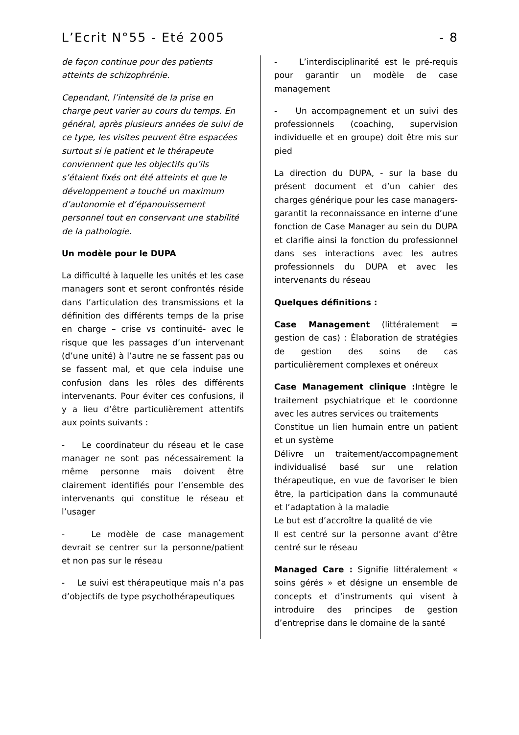L’Ecrit N°55 - Eté 2005 - 8
de façon continue pour des patients atteints de schizophrénie.
Cependant, l’intensité de la prise en charge peut varier au cours du temps. En général, après plusieurs années de suivi de ce type, les visites peuvent être espacées surtout si le patient et le thérapeute conviennent que les objectifs qu’ils s’étaient fixés ont été atteints et que le développement a touché un maximum d’autonomie et d’épanouissement personnel tout en conservant une stabilité de la pathologie.
Un modèle pour le DUPA
La difficulté à laquelle les unités et les case managers sont et seront confrontés réside dans l’articulation des transmissions et la définition des différents temps de la prise en charge – crise vs continuité- avec le risque que les passages d’un intervenant (d’une unité) à l’autre ne se fassent pas ou se fassent mal, et que cela induise une confusion dans les rôles des différents intervenants. Pour éviter ces confusions, il y a lieu d’être particulièrement attentifs aux points suivants :
- Le coordinateur du réseau et le case manager ne sont pas nécessairement la même personne mais doivent être clairement identifiés pour l’ensemble des intervenants qui constitue le réseau et l’usager
- Le modèle de case management devrait se centrer sur la personne/patient et non pas sur le réseau
- Le suivi est thérapeutique mais n’a pas d’objectifs de type psychothérapeutiques
- L’interdisciplinarité est le pré-requis pour garantir un modèle de case management
- Un accompagnement et un suivi des professionnels (coaching, supervision individuelle et en groupe) doit être mis sur pied
La direction du DUPA, - sur la base du présent document et d’un cahier des charges générique pour les case managers- garantit la reconnaissance en interne d’une fonction de Case Manager au sein du DUPA et clarifie ainsi la fonction du professionnel dans ses interactions avec les autres professionnels du DUPA et avec les intervenants du réseau
Quelques définitions :
Case Management (littéralement = gestion de cas) : Élaboration de stratégies de gestion des soins de cas particulièrement complexes et onéreux
Case Management clinique : Intègre le traitement psychiatrique et le coordonne avec les autres services ou traitements
Constitue un lien humain entre un patient et un système
Délivre un traitement/accompagnement individualisé basé sur une relation thérapeutique, en vue de favoriser le bien être, la participation dans la communauté et l’adaptation à la maladie
Le but est d’accroître la qualité de vie
Il est centré sur la personne avant d’être centré sur le réseau
Managed Care : Signifie littéralement « soins gérés » et désigne un ensemble de concepts et d’instruments qui visent à introduire des principes de gestion d’entreprise dans le domaine de la santé